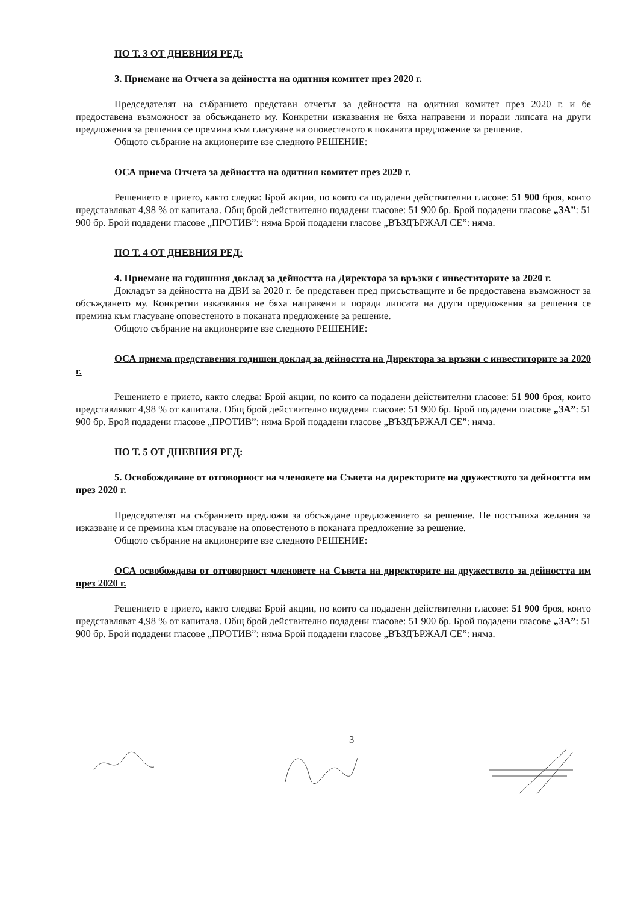ПО Т. 3 ОТ ДНЕВНИЯ РЕД:
3. Приемане на Отчета за дейността на одитния комитет през 2020 г.
Председателят на събранието представи отчетът за дейността на одитния комитет през 2020 г. и бе предоставена възможност за обсъждането му. Конкретни изказвания не бяха направени и поради липсата на други предложения за решения се премина към гласуване на оповестеното в поканата предложение за решение.
Общото събрание на акционерите взе следното РЕШЕНИЕ:
ОСА приема Отчета за дейността на одитния комитет през 2020 г.
Решението е прието, както следва: Брой акции, по които са подадени действителни гласове: 51 900 броя, които представляват 4,98 % от капитала. Общ брой действително подадени гласове: 51 900 бр. Брой подадени гласове „ЗА”: 51 900 бр. Брой подадени гласове „ПРОТИВ”: няма Брой подадени гласове „ВЪЗДЪРЖАЛ СЕ”: няма.
ПО Т. 4 ОТ ДНЕВНИЯ РЕД:
4. Приемане на годишния доклад за дейността на Директора за връзки с инвеститорите за 2020 г.
Докладът за дейността на ДВИ за 2020 г. бе представен пред присъстващите и бе предоставена възможност за обсъждането му. Конкретни изказвания не бяха направени и поради липсата на други предложения за решения се премина към гласуване оповестеното в поканата предложение за решение.
Общото събрание на акционерите взе следното РЕШЕНИЕ:
ОСА приема представения годишен доклад за дейността на Директора за връзки с инвеститорите за 2020 г.
Решението е прието, както следва: Брой акции, по които са подадени действителни гласове: 51 900 броя, които представляват 4,98 % от капитала. Общ брой действително подадени гласове: 51 900 бр. Брой подадени гласове „ЗА”: 51 900 бр. Брой подадени гласове „ПРОТИВ”: няма Брой подадени гласове „ВЪЗДЪРЖАЛ СЕ”: няма.
ПО Т. 5 ОТ ДНЕВНИЯ РЕД:
5. Освобождаване от отговорност на членовете на Съвета на директорите на дружеството за дейността им през 2020 г.
Председателят на събранието предложи за обсъждане предложението за решение. Не постъпиха желания за изказване и се премина към гласуване на оповестеното в поканата предложение за решение.
Общото събрание на акционерите взе следното РЕШЕНИЕ:
ОСА освобождава от отговорност членовете на Съвета на директорите на дружеството за дейността им през 2020 г.
Решението е прието, както следва: Брой акции, по които са подадени действителни гласове: 51 900 броя, които представляват 4,98 % от капитала. Общ брой действително подадени гласове: 51 900 бр. Брой подадени гласове „ЗА”: 51 900 бр. Брой подадени гласове „ПРОТИВ”: няма Брой подадени гласове „ВЪЗДЪРЖАЛ СЕ”: няма.
3